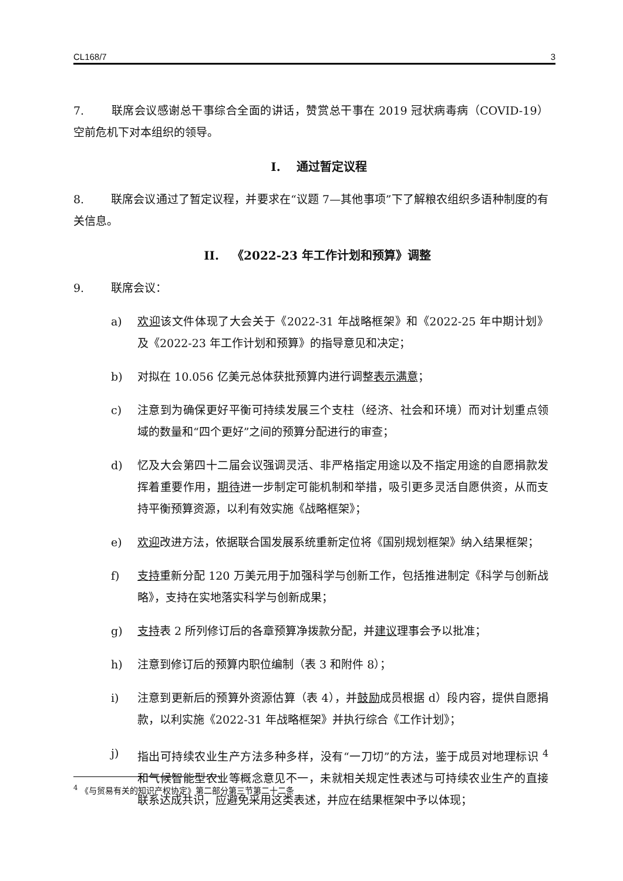CL168/7 3
7. 联席会议感谢总干事综合全面的讲话，赞赏总干事在 2019 冠状病毒病（COVID-19）空前危机下对本组织的领导。
I. 通过暂定议程
8. 联席会议通过了暂定议程，并要求在“议题 7—其他事项”下了解粮农组织多语种制度的有关信息。
II. 《2022-23 年工作计划和预算》调整
9. 联席会议：
a) 欢迎该文件体现了大会关于《2022-31 年战略框架》和《2022-25 年中期计划》及《2022-23 年工作计划和预算》的指导意见和决定；
b) 对拟在 10.056 亿美元总体获批预算内进行调整表示满意；
c) 注意到为确保更好平衡可持续发展三个支柱（经济、社会和环境）而对计划重点领域的数量和“四个更好”之间的预算分配进行的审查；
d) 忆及大会第四十二届会议强调灵活、非严格指定用途以及不指定用途的自愿捐款发挥着重要作用，期待进一步制定可能机制和举措，吸引更多灵活自愿供资，从而支持平衡预算资源，以利有效实施《战略框架》；
e) 欢迎改进方法，依据联合国发展系统重新定位将《国别规划框架》纳入结果框架；
f) 支持重新分配 120 万美元用于加强科学与创新工作，包括推进制定《科学与创新战略》，支持在实地落实科学与创新成果；
g) 支持表 2 所列修订后的各章预算净拨款分配，并建议理事会予以批准；
h) 注意到修订后的预算内职位编制（表 3 和附件 8）；
i) 注意到更新后的预算外资源估算（表 4），并鼓励成员根据 d）段内容，提供自愿捐款，以利实施《2022-31 年战略框架》并执行综合《工作计划》；
j) 指出可持续农业生产方法多种多样，没有“一刀切”的方法，鉴于成员对地理标识 <sup>4</sup>和气候智能型农业等概念意见不一，未就相关规定性表述与可持续农业生产的直接联系达成共识，应避免采用这类表述，并应在结果框架中予以体现；
<sup>4</sup> 《与贸易有关的知识产权协定》第二部分第三节第二十二条